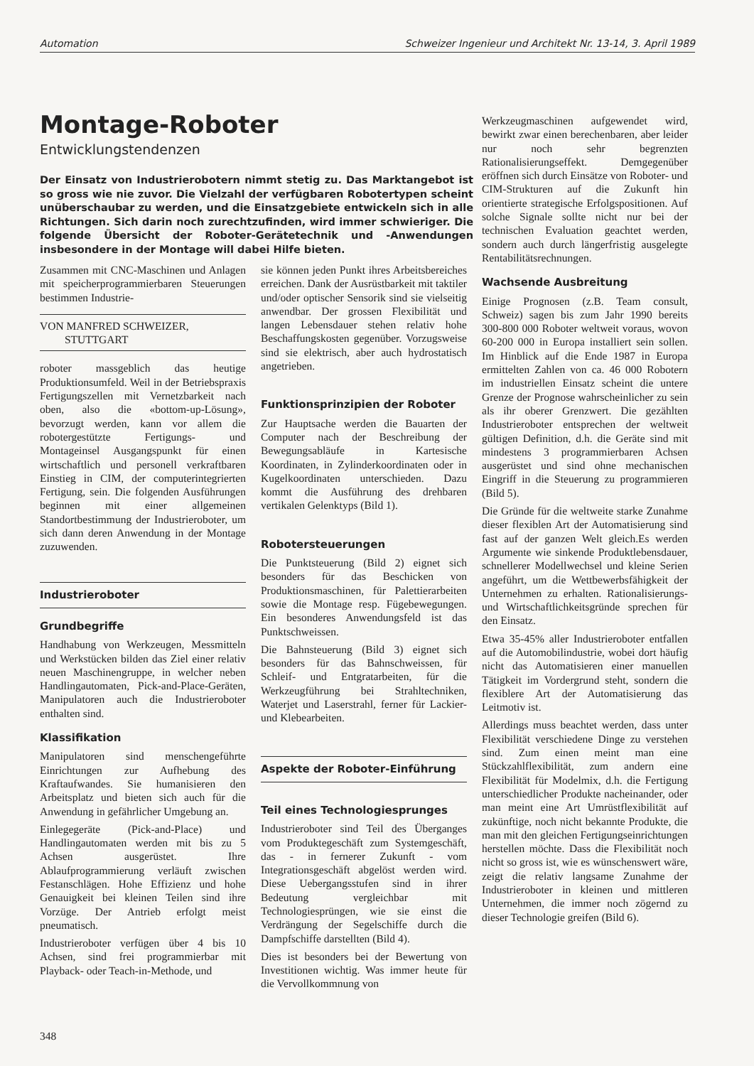Automation Schweizer Ingenieur und Architekt Nr. 13-14, 3. April 1989
Montage-Roboter
Entwicklungstendenzen
Der Einsatz von Industrierobotern nimmt stetig zu. Das Marktangebot ist so gross wie nie zuvor. Die Vielzahl der verfügbaren Robotertypen scheint unüberschaubar zu werden, und die Einsatzgebiete entwickeln sich in alle Richtungen. Sich darin noch zurechtzufinden, wird immer schwieriger. Die folgende Übersicht der Roboter-Gerätetechnik und -Anwendungen insbesondere in der Montage will dabei Hilfe bieten.
Zusammen mit CNC-Maschinen und Anlagen mit speicherprogrammierbaren Steuerungen bestimmen Industrie-
VON MANFRED SCHWEIZER,
STUTTGART
roboter massgeblich das heutige Produktionsumfeld. Weil in der Betriebspraxis Fertigungszellen mit Vernetzbarkeit nach oben, also die «bottom-up-Lösung», bevorzugt werden, kann vor allem die robotergestützte Fertigungs- und Montageinsel Ausgangspunkt für einen wirtschaftlich und personell verkraftbaren Einstieg in CIM, der computerintegrierten Fertigung, sein. Die folgenden Ausführungen beginnen mit einer allgemeinen Standortbestimmung der Industrieroboter, um sich dann deren Anwendung in der Montage zuzuwenden.
Industrieroboter
Grundbegriffe
Handhabung von Werkzeugen, Messmitteln und Werkstücken bilden das Ziel einer relativ neuen Maschinengruppe, in welcher neben Handlingautomaten, Pick-and-Place-Geräten, Manipulatoren auch die Industrieroboter enthalten sind.
Klassifikation
Manipulatoren sind menschengeführte Einrichtungen zur Aufhebung des Kraftaufwandes. Sie humanisieren den Arbeitsplatz und bieten sich auch für die Anwendung in gefährlicher Umgebung an.
Einlegegeräte (Pick-and-Place) und Handlingautomaten werden mit bis zu 5 Achsen ausgerüstet. Ihre Ablaufprogrammierung verläuft zwischen Festanschlägen. Hohe Effizienz und hohe Genauigkeit bei kleinen Teilen sind ihre Vorzüge. Der Antrieb erfolgt meist pneumatisch.
Industrieroboter verfügen über 4 bis 10 Achsen, sind frei programmierbar mit Playback- oder Teach-in-Methode, und
sie können jeden Punkt ihres Arbeitsbereiches erreichen. Dank der Ausrüstbarkeit mit taktiler und/oder optischer Sensorik sind sie vielseitig anwendbar. Der grossen Flexibilität und langen Lebensdauer stehen relativ hohe Beschaffungskosten gegenüber. Vorzugsweise sind sie elektrisch, aber auch hydrostatisch angetrieben.
Funktionsprinzipien der Roboter
Zur Hauptsache werden die Bauarten der Computer nach der Beschreibung der Bewegungsabläufe in Kartesische Koordinaten, in Zylinderkoordinaten oder in Kugelkoordinaten unterschieden. Dazu kommt die Ausführung des drehbaren vertikalen Gelenktyps (Bild 1).
Robotersteuerungen
Die Punktsteuerung (Bild 2) eignet sich besonders für das Beschicken von Produktionsmaschinen, für Palettierarbeiten sowie die Montage resp. Fügebewegungen. Ein besonderes Anwendungsfeld ist das Punktschweissen.
Die Bahnsteuerung (Bild 3) eignet sich besonders für das Bahnschweissen, für Schleif- und Entgratarbeiten, für die Werkzeugführung bei Strahltechniken, Waterjet und Laserstrahl, ferner für Lackier- und Klebearbeiten.
Aspekte der Roboter-Einführung
Teil eines Technologiesprunges
Industrieroboter sind Teil des Überganges vom Produktegeschäft zum Systemgeschäft, das - in fernerer Zukunft - vom Integrationsgeschäft abgelöst werden wird. Diese Uebergangsstufen sind in ihrer Bedeutung vergleichbar mit Technologiesprüngen, wie sie einst die Verdrängung der Segelschiffe durch die Dampfschiffe darstellten (Bild 4).
Dies ist besonders bei der Bewertung von Investitionen wichtig. Was immer heute für die Vervollkommnung von
Werkzeugmaschinen aufgewendet wird, bewirkt zwar einen berechenbaren, aber leider nur noch sehr begrenzten Rationalisierungseffekt. Demgegenüber eröffnen sich durch Einsätze von Roboter- und CIM-Strukturen auf die Zukunft hin orientierte strategische Erfolgspositionen. Auf solche Signale sollte nicht nur bei der technischen Evaluation geachtet werden, sondern auch durch längerfristig ausgelegte Rentabilitätsrechnungen.
Wachsende Ausbreitung
Einige Prognosen (z.B. Team consult, Schweiz) sagen bis zum Jahr 1990 bereits 300-800 000 Roboter weltweit voraus, wovon 60-200 000 in Europa installiert sein sollen. Im Hinblick auf die Ende 1987 in Europa ermittelten Zahlen von ca. 46 000 Robotern im industriellen Einsatz scheint die untere Grenze der Prognose wahrscheinlicher zu sein als ihr oberer Grenzwert. Die gezählten Industrieroboter entsprechen der weltweit gültigen Definition, d.h. die Geräte sind mit mindestens 3 programmierbaren Achsen ausgerüstet und sind ohne mechanischen Eingriff in die Steuerung zu programmieren (Bild 5).
Die Gründe für die weltweite starke Zunahme dieser flexiblen Art der Automatisierung sind fast auf der ganzen Welt gleich.Es werden Argumente wie sinkende Produktlebensdauer, schnellerer Modellwechsel und kleine Serien angeführt, um die Wettbewerbsfähigkeit der Unternehmen zu erhalten. Rationalisierungs- und Wirtschaftlichkeitsgründe sprechen für den Einsatz.
Etwa 35-45% aller Industrieroboter entfallen auf die Automobilindustrie, wobei dort häufig nicht das Automatisieren einer manuellen Tätigkeit im Vordergrund steht, sondern die flexiblere Art der Automatisierung das Leitmotiv ist.
Allerdings muss beachtet werden, dass unter Flexibilität verschiedene Dinge zu verstehen sind. Zum einen meint man eine Stückzahlflexibilität, zum andern eine Flexibilität für Modelmix, d.h. die Fertigung unterschiedlicher Produkte nacheinander, oder man meint eine Art Umrüstflexibilität auf zukünftige, noch nicht bekannte Produkte, die man mit den gleichen Fertigungseinrichtungen herstellen möchte. Dass die Flexibilität noch nicht so gross ist, wie es wünschenswert wäre, zeigt die relativ langsame Zunahme der Industrieroboter in kleinen und mittleren Unternehmen, die immer noch zögernd zu dieser Technologie greifen (Bild 6).
348